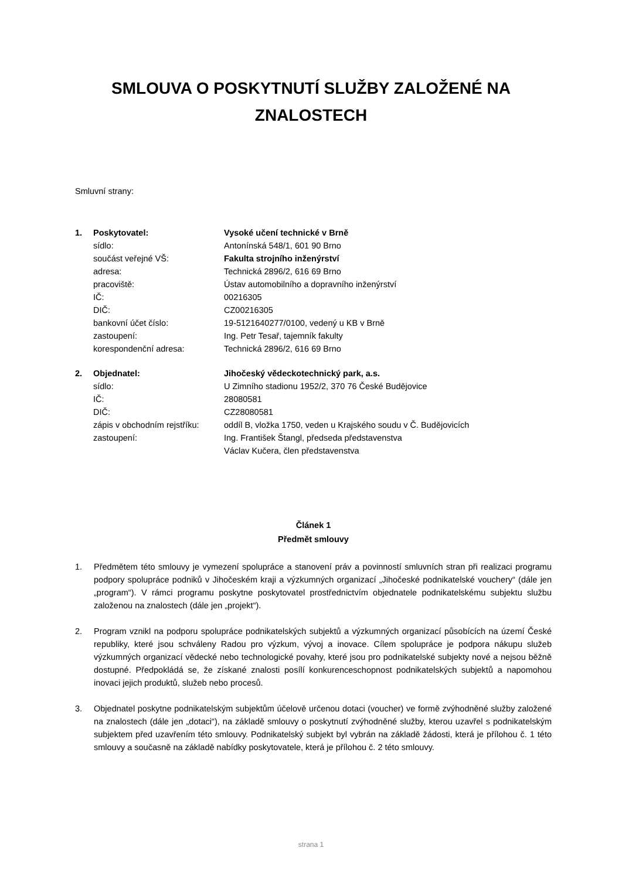SMLOUVA O POSKYTNUTÍ SLUŽBY ZALOŽENÉ NA
ZNALOSTECH
Smluvní strany:
| 1. | Poskytovatel: | Vysoké učení technické v Brně |
| | sídlo: | Antonínská 548/1, 601 90 Brno |
| | součást veřejné VŠ: | Fakulta strojního inženýrství |
| | adresa: | Technická 2896/2, 616 69 Brno |
| | pracoviště: | Ústav automobilního a dopravního inženýrství |
| | IČ: | 00216305 |
| | DIČ: | CZ00216305 |
| | bankovní účet číslo: | 19-5121640277/0100, vedený u KB v Brně |
| | zastoupení: | Ing. Petr Tesař, tajemník fakulty |
| | korespondenční adresa: | Technická 2896/2, 616 69 Brno |
| 2. | Objednatel: | Jihočeský vědeckotechnický park, a.s. |
| | sídlo: | U Zimního stadionu 1952/2, 370 76 České Budějovice |
| | IČ: | 28080581 |
| | DIČ: | CZ28080581 |
| | zápis v obchodním rejstříku: | oddíl B, vložka 1750, veden u Krajského soudu v Č. Budějovicích |
| | zastoupení: | Ing. František Štangl, předseda představenstva Václav Kučera, člen představenstva |
Článek 1
Předmět smlouvy
1. Předmětem této smlouvy je vymezení spolupráce a stanovení práv a povinností smluvních stran při realizaci programu podpory spolupráce podniků v Jihočeském kraji a výzkumných organizací „Jihočeské podnikatelské vouchery“ (dále jen „program“). V rámci programu poskytne poskytovatel prostřednictvím objednatele podnikatelskému subjektu službu založenou na znalostech (dále jen „projekt“).
2. Program vznikl na podporu spolupráce podnikatelských subjektů a výzkumných organizací působících na území České republiky, které jsou schváleny Radou pro výzkum, vývoj a inovace. Cílem spolupráce je podpora nákupu služeb výzkumných organizací vědecké nebo technologické povahy, které jsou pro podnikatelské subjekty nové a nejsou běžně dostupné. Předpokládá se, že získané znalosti posílí konkurenceschopnost podnikatelských subjektů a napomohou inovaci jejich produktů, služeb nebo procesů.
3. Objednatel poskytne podnikatelským subjektům účelově určenou dotaci (voucher) ve formě zvýhodněné služby založené na znalostech (dále jen „dotaci“), na základě smlouvy o poskytnutí zvýhodněné služby, kterou uzavřel s podnikatelským subjektem před uzavřením této smlouvy. Podnikatelský subjekt byl vybrán na základě žádosti, která je přílohou č. 1 této smlouvy a současně na základě nabídky poskytovatele, která je přílohou č. 2 této smlouvy.
strana 1